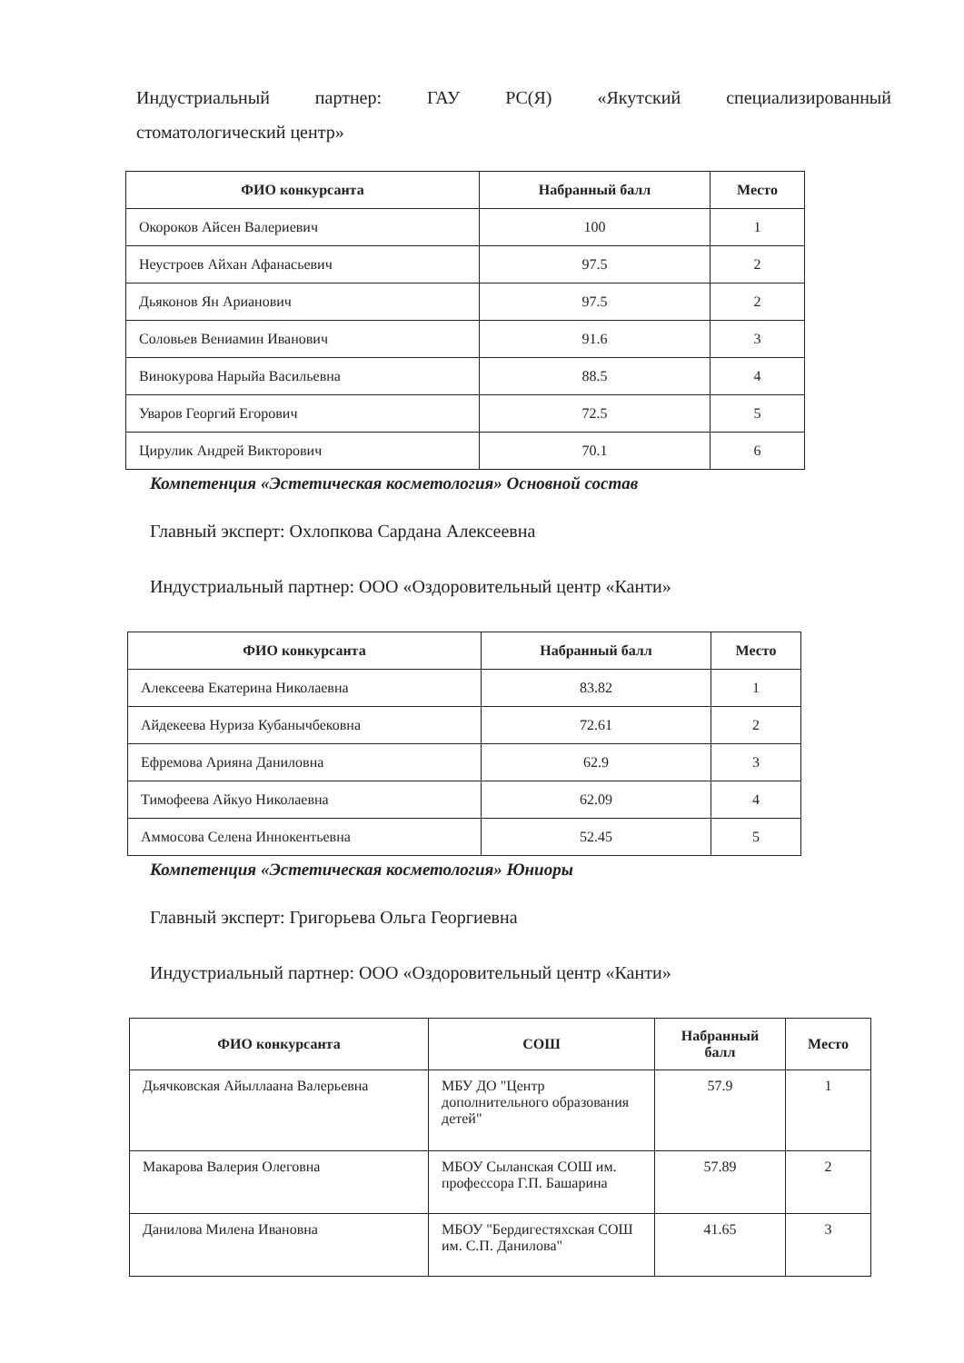Индустриальный партнер: ГАУ РС(Я) «Якутский специализированный
стоматологический центр»
| ФИО конкурсанта | Набранный балл | Место |
| --- | --- | --- |
| Окороков Айсен Валериевич | 100 | 1 |
| Неустроев Айхан Афанасьевич | 97.5 | 2 |
| Дьяконов Ян Арианович | 97.5 | 2 |
| Соловьев Вениамин Иванович | 91.6 | 3 |
| Винокурова Нарыйа Васильевна | 88.5 | 4 |
| Уваров Георгий Егорович | 72.5 | 5 |
| Цирулик Андрей Викторович | 70.1 | 6 |
Компетенция «Эстетическая косметология» Основной состав
Главный эксперт: Охлопкова Сардана Алексеевна
Индустриальный партнер: ООО «Оздоровительный центр «Канти»
| ФИО конкурсанта | Набранный балл | Место |
| --- | --- | --- |
| Алексеева Екатерина Николаевна | 83.82 | 1 |
| Айдекеева Нуриза Кубанычбековна | 72.61 | 2 |
| Ефремова Арияна Даниловна | 62.9 | 3 |
| Тимофеева Айкуо Николаевна | 62.09 | 4 |
| Аммосова Селена Иннокентьевна | 52.45 | 5 |
Компетенция «Эстетическая косметология» Юниоры
Главный эксперт: Григорьева Ольга Георгиевна
Индустриальный партнер: ООО «Оздоровительный центр «Канти»
| ФИО конкурсанта | СОШ | Набранный балл | Место |
| --- | --- | --- | --- |
| Дьячковская Айыллаана Валерьевна | МБУ ДО "Центр дополнительного образования детей" | 57.9 | 1 |
| Макарова Валерия Олеговна | МБОУ Сыланская СОШ им. профессора Г.П. Башарина | 57.89 | 2 |
| Данилова Милена Ивановна | МБОУ "Бердигестяхская СОШ им. С.П. Данилова" | 41.65 | 3 |